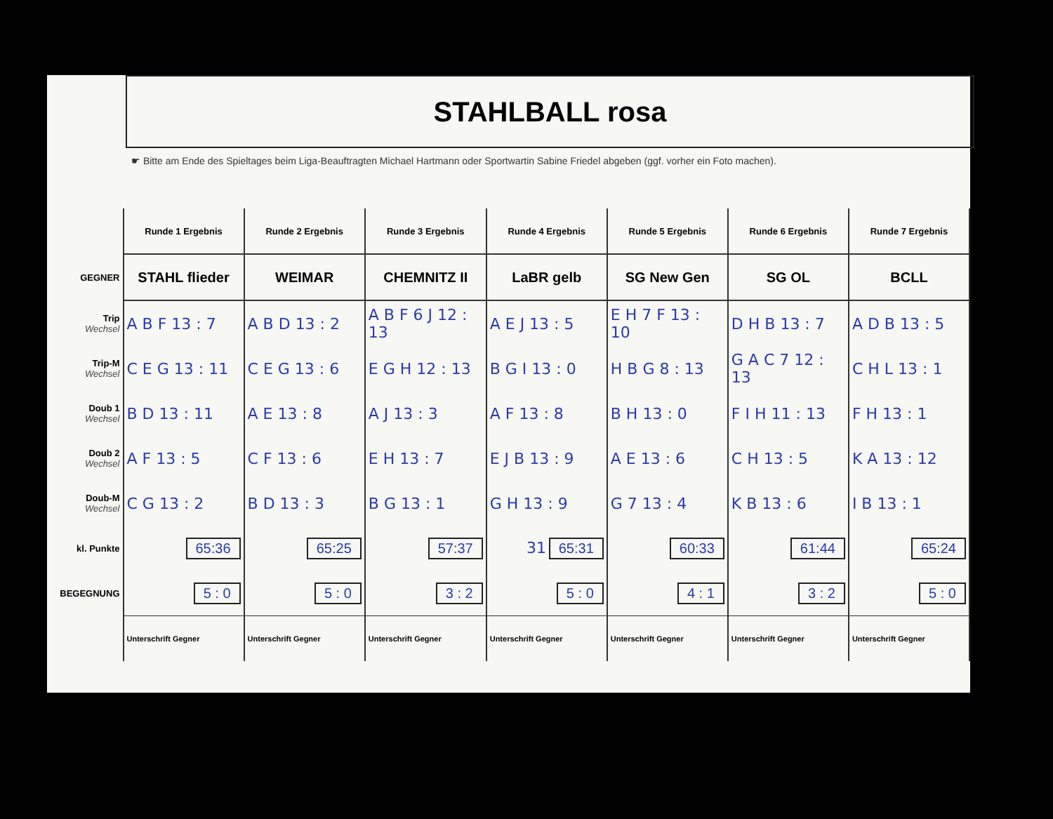STAHLBALL rosa
☛ Bitte am Ende des Spieltages beim Liga-Beauftragten Michael Hartmann oder Sportwartin Sabine Friedel abgeben (ggf. vorher ein Foto machen).
| | Runde 1 Ergebnis | Runde 2 Ergebnis | Runde 3 Ergebnis | Runde 4 Ergebnis | Runde 5 Ergebnis | Runde 6 Ergebnis | Runde 7 Ergebnis |
| GEGNER | STAHL flieder | WEIMAR | CHEMNITZ II | LaBR gelb | SG New Gen | SG OL | BCLL |
| Trip Wechsel | A B F 13 : 7 | A B D 13 : 2 | A B F 6 J 12 : 13 | A E J 13 : 5 | E H 7 F 13 : 10 | D H B 13 : 7 | A D B 13 : 5 |
| Trip-M Wechsel | C E G 13 : 11 | C E G 13 : 6 | E G H 12 : 13 | B G I 13 : 0 | H B G 8 : 13 | G A C 7 12 : 13 | C H L 13 : 1 |
| Doub 1 Wechsel | B D 13 : 11 | A E 13 : 8 | A J 13 : 3 | A F 13 : 8 | B H 13 : 0 | F I H 11 : 13 | F H 13 : 1 |
| Doub 2 Wechsel | A F 13 : 5 | C F 13 : 6 | E H 13 : 7 | E J B 13 : 9 | A E 13 : 6 | C H 13 : 5 | K A 13 : 12 |
| Doub-M Wechsel | C G 13 : 2 | B D 13 : 3 | B G 13 : 1 | G H 13 : 9 | G 7 13 : 4 | K B 13 : 6 | I B 13 : 1 |
| kl. Punkte | 65:36 | 65:25 | 57:37 | 31 65:31 | 60:33 | 61:44 | 65:24 |
| BEGEGNUNG | 5 : 0 | 5 : 0 | 3 : 2 | 5 : 0 | 4 : 1 | 3 : 2 | 5 : 0 |
| | Unterschrift Gegner | Unterschrift Gegner | Unterschrift Gegner | Unterschrift Gegner | Unterschrift Gegner | Unterschrift Gegner | Unterschrift Gegner |